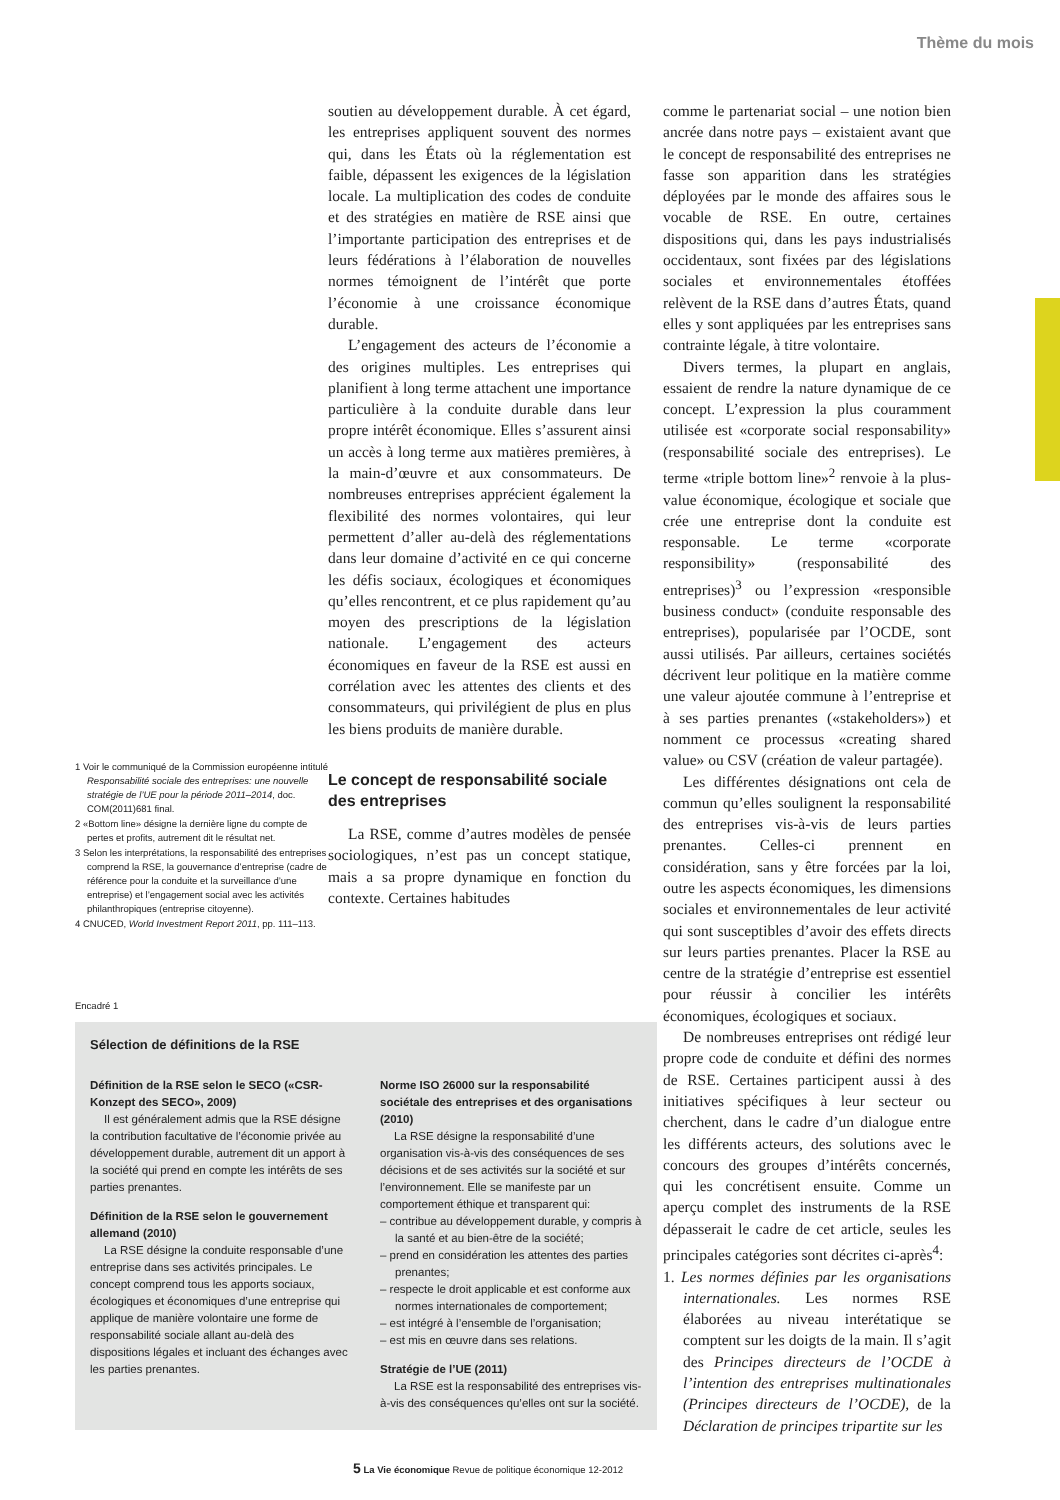Thème du mois
1 Voir le communiqué de la Commission européenne intitulé Responsabilité sociale des entreprises: une nouvelle stratégie de l’UE pour la période 2011–2014, doc. COM(2011)681 final.
2 «Bottom line» désigne la dernière ligne du compte de pertes et profits, autrement dit le résultat net.
3 Selon les interprétations, la responsabilité des entreprises comprend la RSE, la gouvernance d’entreprise (cadre de référence pour la conduite et la surveillance d’une entreprise) et l’engagement social avec les activités philanthropiques (entreprise citoyenne).
4 CNUCED, World Investment Report 2011, pp. 111–113.
soutien au développement durable. À cet égard, les entreprises appliquent souvent des normes qui, dans les États où la réglementation est faible, dépassent les exigences de la législation locale. La multiplication des codes de conduite et des stratégies en matière de RSE ainsi que l’importante participation des entreprises et de leurs fédérations à l’élaboration de nouvelles normes témoignent de l’intérêt que porte l’économie à une croissance économique durable.
L’engagement des acteurs de l’économie a des origines multiples. Les entreprises qui planifient à long terme attachent une importance particulière à la conduite durable dans leur propre intérêt économique. Elles s’assurent ainsi un accès à long terme aux matières premières, à la main-d’œuvre et aux consommateurs. De nombreuses entreprises apprécient également la flexibilité des normes volontaires, qui leur permettent d’aller au-delà des réglementations dans leur domaine d’activité en ce qui concerne les défis sociaux, écologiques et économiques qu’elles rencontrent, et ce plus rapidement qu’au moyen des prescriptions de la législation nationale. L’engagement des acteurs économiques en faveur de la RSE est aussi en corrélation avec les attentes des clients et des consommateurs, qui privilégient de plus en plus les biens produits de manière durable.
Le concept de responsabilité sociale des entreprises
La RSE, comme d’autres modèles de pensée sociologiques, n’est pas un concept statique, mais a sa propre dynamique en fonction du contexte. Certaines habitudes
comme le partenariat social – une notion bien ancrée dans notre pays – existaient avant que le concept de responsabilité des entreprises ne fasse son apparition dans les stratégies déployées par le monde des affaires sous le vocable de RSE. En outre, certaines dispositions qui, dans les pays industrialisés occidentaux, sont fixées par des législations sociales et environnementales étoffées relèvent de la RSE dans d’autres États, quand elles y sont appliquées par les entreprises sans contrainte légale, à titre volontaire.
Divers termes, la plupart en anglais, essaient de rendre la nature dynamique de ce concept. L’expression la plus couramment utilisée est «corporate social responsability» (responsabilité sociale des entreprises). Le terme «triple bottom line»<sup>2</sup> renvoie à la plus-value économique, écologique et sociale que crée une entreprise dont la conduite est responsable. Le terme «corporate responsibility» (responsabilité des entreprises)<sup>3</sup> ou l’expression «responsible business conduct» (conduite responsable des entreprises), popularisée par l’OCDE, sont aussi utilisés. Par ailleurs, certaines sociétés décrivent leur politique en la matière comme une valeur ajoutée commune à l’entreprise et à ses parties prenantes («stakeholders») et nomment ce processus «creating shared value» ou CSV (création de valeur partagée).
Les différentes désignations ont cela de commun qu’elles soulignent la responsabilité des entreprises vis-à-vis de leurs parties prenantes. Celles-ci prennent en considération, sans y être forcées par la loi, outre les aspects économiques, les dimensions sociales et environnementales de leur activité qui sont susceptibles d’avoir des effets directs sur leurs parties prenantes. Placer la RSE au centre de la stratégie d’entreprise est essentiel pour réussir à concilier les intérêts économiques, écologiques et sociaux.
De nombreuses entreprises ont rédigé leur propre code de conduite et défini des normes de RSE. Certaines participent aussi à des initiatives spécifiques à leur secteur ou cherchent, dans le cadre d’un dialogue entre les différents acteurs, des solutions avec le concours des groupes d’intérêts concernés, qui les concrétisent ensuite. Comme un aperçu complet des instruments de la RSE dépasserait le cadre de cet article, seules les principales catégories sont décrites ci-après<sup>4</sup>:
1. Les normes définies par les organisations internationales. Les normes RSE élaborées au niveau interétatique se comptent sur les doigts de la main. Il s’agit des Principes directeurs de l’OCDE à l’intention des entreprises multinationales (Principes directeurs de l’OCDE), de la Déclaration de principes tripartite sur les
Encadré 1
Sélection de définitions de la RSE
Définition de la RSE selon le SECO («CSR-Konzept des SECO», 2009)
Il est généralement admis que la RSE désigne la contribution facultative de l’économie privée au développement durable, autrement dit un apport à la société qui prend en compte les intérêts de ses parties prenantes.
Définition de la RSE selon le gouvernement allemand (2010)
La RSE désigne la conduite responsable d’une entreprise dans ses activités principales. Le concept comprend tous les apports sociaux, écologiques et économiques d’une entreprise qui applique de manière volontaire une forme de responsabilité sociale allant au-delà des dispositions légales et incluant des échanges avec les parties prenantes.
Norme ISO 26000 sur la responsabilité sociétale des entreprises et des organisations (2010)
La RSE désigne la responsabilité d’une organisation vis-à-vis des conséquences de ses décisions et de ses activités sur la société et sur l’environnement. Elle se manifeste par un comportement éthique et transparent qui:
– contribue au développement durable, y compris à la santé et au bien-être de la société;
– prend en considération les attentes des parties prenantes;
– respecte le droit applicable et est conforme aux normes internationales de comportement;
– est intégré à l’ensemble de l’organisation;
– est mis en œuvre dans ses relations.
Stratégie de l’UE (2011)
La RSE est la responsabilité des entreprises vis-à-vis des conséquences qu’elles ont sur la société.
5 La Vie économique Revue de politique économique 12-2012